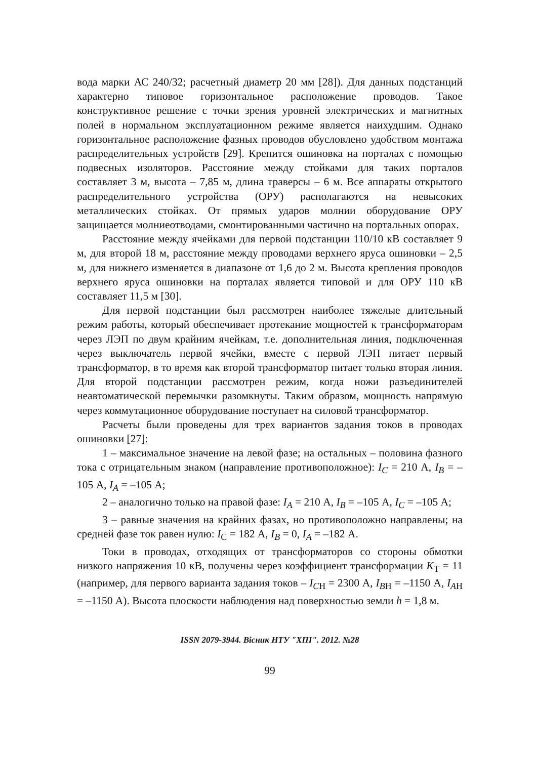вода марки АС 240/32; расчетный диаметр 20 мм [28]). Для данных подстанций характерно типовое горизонтальное расположение проводов. Такое конструктивное решение с точки зрения уровней электрических и магнитных полей в нормальном эксплуатационном режиме является наихудшим. Однако горизонтальное расположение фазных проводов обусловлено удобством монтажа распределительных устройств [29]. Крепится ошиновка на порталах с помощью подвесных изоляторов. Расстояние между стойками для таких порталов составляет 3 м, высота – 7,85 м, длина траверсы – 6 м. Все аппараты открытого распределительного устройства (ОРУ) располагаются на невысоких металлических стойках. От прямых ударов молнии оборудование ОРУ защищается молниеотводами, смонтированными частично на портальных опорах.
Расстояние между ячейками для первой подстанции 110/10 кВ составляет 9 м, для второй 18 м, расстояние между проводами верхнего яруса ошиновки – 2,5 м, для нижнего изменяется в диапазоне от 1,6 до 2 м. Высота крепления проводов верхнего яруса ошиновки на порталах является типовой и для ОРУ 110 кВ составляет 11,5 м [30].
Для первой подстанции был рассмотрен наиболее тяжелые длительный режим работы, который обеспечивает протекание мощностей к трансформаторам через ЛЭП по двум крайним ячейкам, т.е. дополнительная линия, подключенная через выключатель первой ячейки, вместе с первой ЛЭП питает первый трансформатор, в то время как второй трансформатор питает только вторая линия. Для второй подстанции рассмотрен режим, когда ножи разъединителей неавтоматической перемычки разомкнуты. Таким образом, мощность напрямую через коммутационное оборудование поступает на силовой трансформатор.
Расчеты были проведены для трех вариантов задания токов в проводах ошиновки [27]:
1 – максимальное значение на левой фазе; на остальных – половина фазного тока с отрицательным знаком (направление противоположное): I<sub>C</sub> = 210 А, I<sub>B</sub> = –105 А, I<sub>A</sub> = –105 А;
2 – аналогично только на правой фазе: I<sub>A</sub> = 210 А, I<sub>B</sub> = –105 А, I<sub>C</sub> = –105 А;
3 – равные значения на крайних фазах, но противоположно направлены; на средней фазе ток равен нулю: I<sub>C</sub> = 182 А, I<sub>B</sub> = 0, I<sub>A</sub> = –182 А.
Токи в проводах, отходящих от трансформаторов со стороны обмотки низкого напряжения 10 кВ, получены через коэффициент трансформации K<sub>Т</sub> = 11 (например, для первого варианта задания токов – I<sub>C</sub><sub>Н</sub> = 2300 А, I<sub>B</sub><sub>Н</sub> = –1150 А, I<sub>A</sub><sub>Н</sub> = –1150 А). Высота плоскости наблюдения над поверхностью земли h = 1,8 м.
ISSN 2079-3944. Вісник НТУ "ХПІ". 2012. №28
99